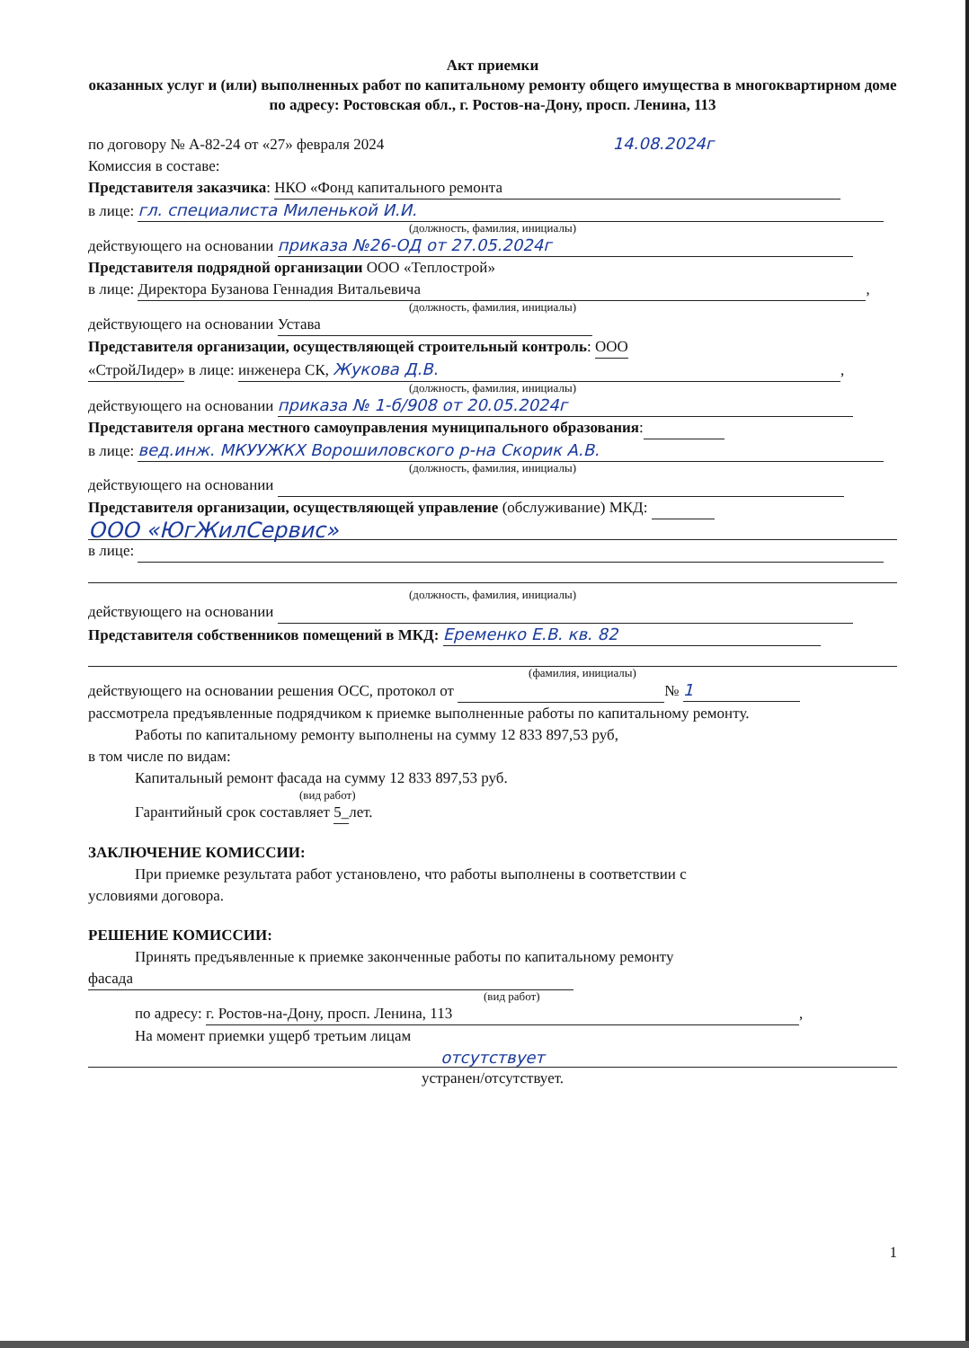Акт приемки
оказанных услуг и (или) выполненных работ по капитальному ремонту общего имущества в многоквартирном доме
по адресу: Ростовская обл., г. Ростов-на-Дону, просп. Ленина, 113
по договору № А-82-24 от «27» февраля 2024 14.08.2024г
Комиссия в составе:
Представителя заказчика: НКО «Фонд капитального ремонта
в лице: гл. специалиста Миленькой И.И.
(должность, фамилия, инициалы)
действующего на основании приказа №26-ОД от 27.05.2024г
Представителя подрядной организации ООО «Теплострой»
в лице: Директора Бузанова Геннадия Витальевича,
(должность, фамилия, инициалы)
действующего на основании Устава
Представителя организации, осуществляющей строительный контроль: ООО
«СтройЛидер» в лице: инженера СК, Жукова Д.В.,
(должность, фамилия, инициалы)
действующего на основании приказа № 1-б/908 от 20.05.2024г
Представителя органа местного самоуправления муниципального образования:
в лице: вед.инж. МКУУЖКХ Ворошиловского р-на Скорик А.В.
(должность, фамилия, инициалы)
действующего на основании
Представителя организации, осуществляющей управление (обслуживание) МКД:
ООО «ЮгЖилСервис»
в лице:
(должность, фамилия, инициалы)
действующего на основании
Представителя собственников помещений в МКД: Еременко Е.В. кв. 82
(фамилия, инициалы)
действующего на основании решения ОСС, протокол от № 1
рассмотрела предъявленные подрядчиком к приемке выполненные работы по капитальному ремонту.
Работы по капитальному ремонту выполнены на сумму 12 833 897,53 руб,
в том числе по видам:
Капитальный ремонт фасада на сумму 12 833 897,53 руб.
(вид работ)
Гарантийный срок составляет 5_лет.
ЗАКЛЮЧЕНИЕ КОМИССИИ:
При приемке результата работ установлено, что работы выполнены в соответствии с
условиями договора.
РЕШЕНИЕ КОМИССИИ:
Принять предъявленные к приемке законченные работы по капитальному ремонту
фасада
(вид работ)
по адресу: г. Ростов-на-Дону, просп. Ленина, 113,
На момент приемки ущерб третьим лицам
отсутствует
устранен/отсутствует.
1